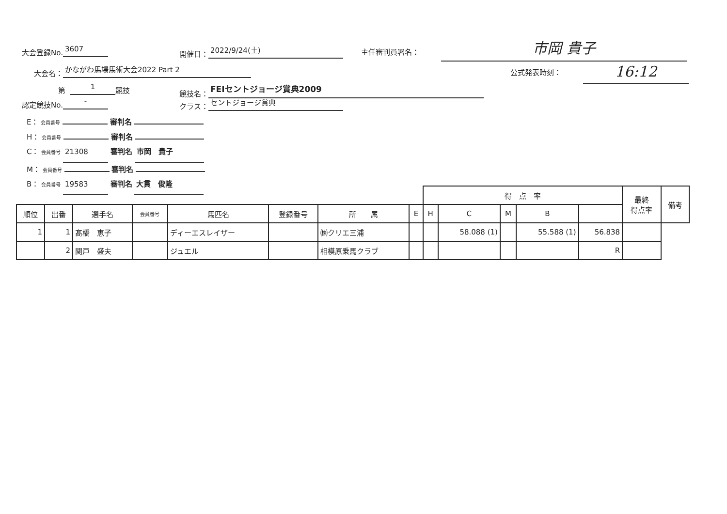大会登録No. 3607 開催日： 2022/9/24(土) 主任審判員署名：
市岡 貴子
大会名： かながわ馬場馬術大会2022 Part 2
公式発表時刻： 16:12
第 1 競技 競技名： FEIセントジョージ賞典2009
認定競技No. - クラス： セントジョージ賞典
E： 会員番号 審判名
H： 会員番号 審判名
C： 会員番号 21308 審判名 市岡　貴子
M： 会員番号 審判名
B： 会員番号 19583 審判名 大貫　俊隆
| | | | | | | | | 得 点 率 | | | | | 最終 得点率 | 備考 |
| --- | --- | --- | --- | --- | --- | --- | --- | --- | --- | --- | --- | --- | --- | --- |
| 順位 | 出番 | 選手名 | 会員番号 | 馬匹名 | 登録番号 | 所 属 | E | H | C | M | B | | | |
| 1 | 1 | 髙橋 恵子 | | ディーエスレイザー | | ㈱クリエ三浦 | | | 58.088 (1) | | 55.588 (1) | 56.838 | | |
| | 2 | 関戸 盛夫 | | ジュエル | | 相模原乗馬クラブ | | | | | | R | | |